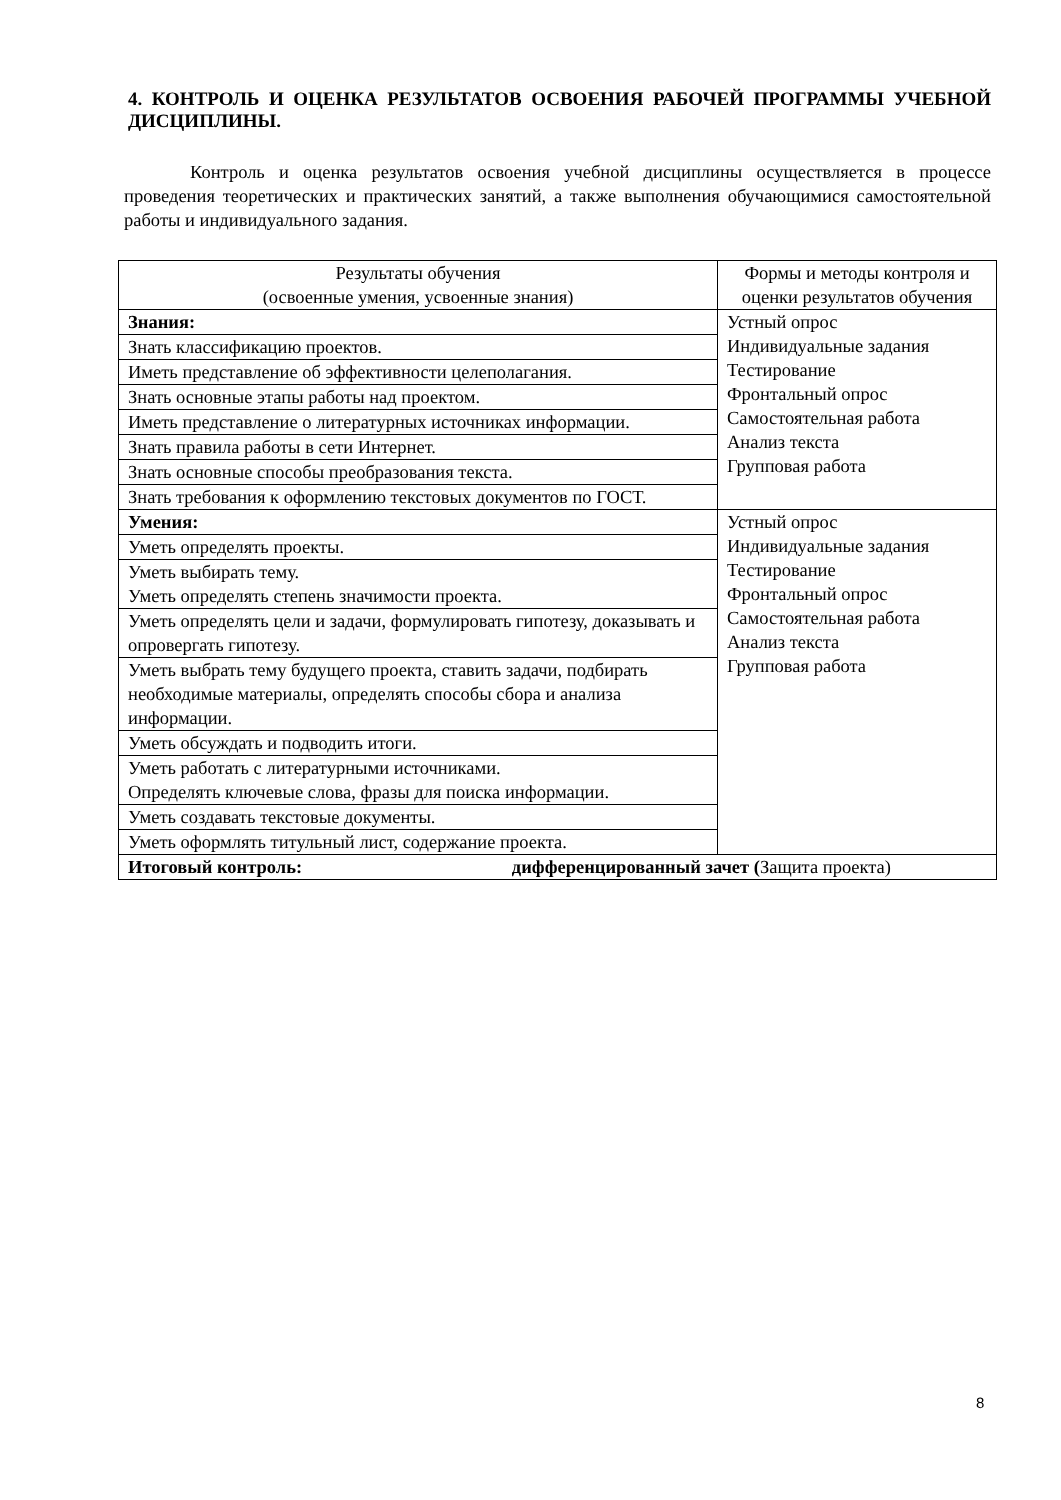4. КОНТРОЛЬ И ОЦЕНКА РЕЗУЛЬТАТОВ ОСВОЕНИЯ РАБОЧЕЙ ПРОГРАММЫ УЧЕБНОЙ ДИСЦИПЛИНЫ.
Контроль и оценка результатов освоения учебной дисциплины осуществляется в процессе проведения теоретических и практических занятий, а также выполнения обучающимися самостоятельной работы и индивидуального задания.
| Результаты обучения (освоенные умения, усвоенные знания) | Формы и методы контроля и оценки результатов обучения |
| --- | --- |
| Знания: | Устный опрос Индивидуальные задания Тестирование Фронтальный опрос Самостоятельная работа Анализ текста Групповая работа |
| Знать классификацию проектов. | |
| Иметь представление об эффективности целеполагания. | |
| Знать основные этапы работы над проектом. | |
| Иметь представление о литературных источниках информации. | |
| Знать правила работы в сети Интернет. | |
| Знать основные способы преобразования текста. | |
| Знать требования к оформлению текстовых документов по ГОСТ. | |
| Умения: | Устный опрос Индивидуальные задания Тестирование Фронтальный опрос Самостоятельная работа Анализ текста Групповая работа |
| Уметь определять проекты. | |
| Уметь выбирать тему. Уметь определять степень значимости проекта. | |
| Уметь определять цели и задачи, формулировать гипотезу, доказывать и опровергать гипотезу. | |
| Уметь выбрать тему будущего проекта, ставить задачи, подбирать необходимые материалы, определять способы сбора и анализа информации. | |
| Уметь обсуждать и подводить итоги. | |
| Уметь работать с литературными источниками. Определять ключевые слова, фразы для поиска информации. | |
| Уметь создавать текстовые документы. | |
| Уметь оформлять титульный лист, содержание проекта. | |
| Итоговый контроль: дифференцированный зачет ( Защита проекта) | |
8